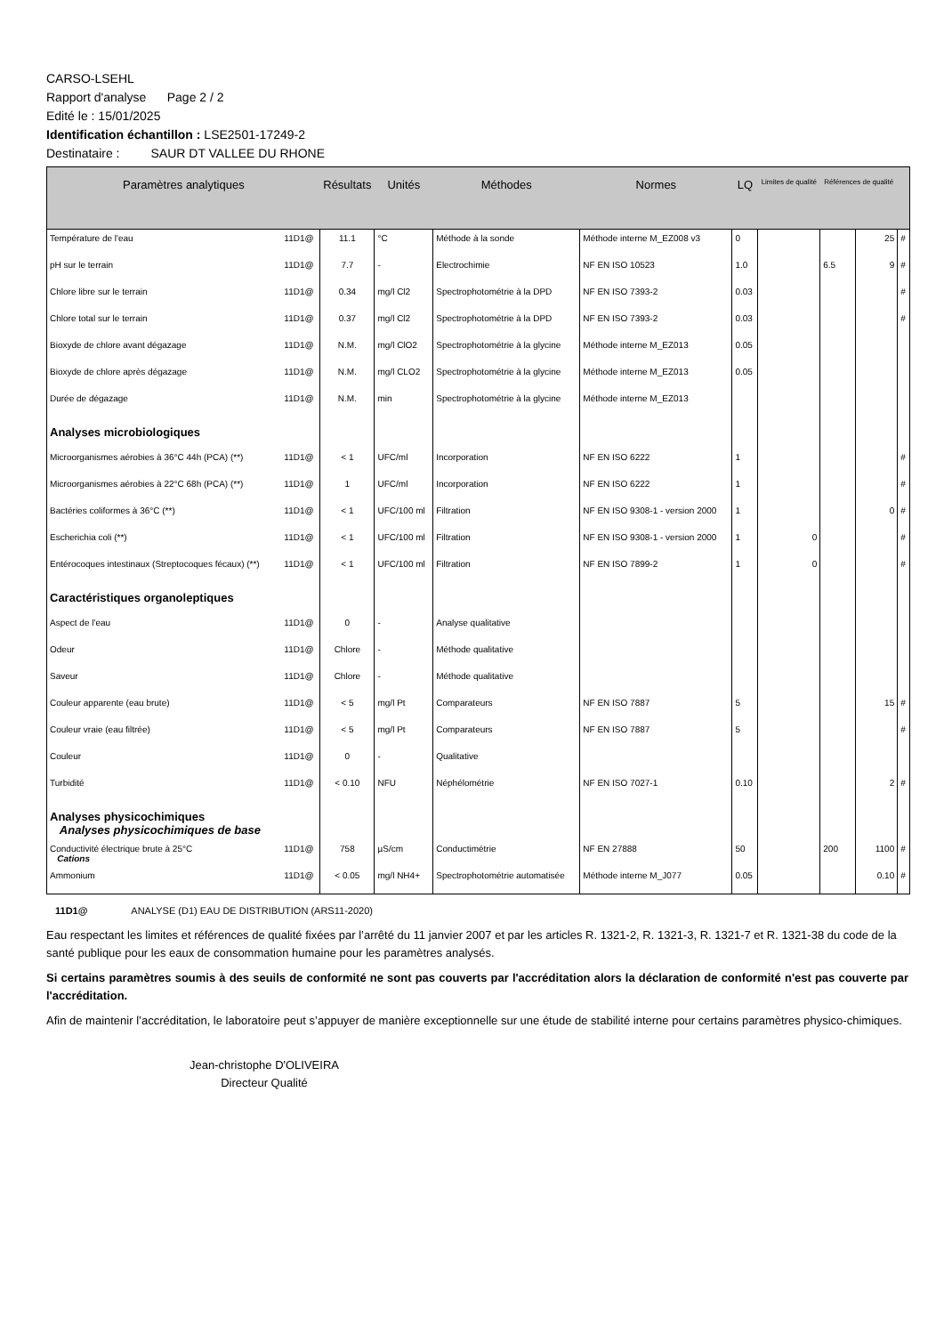CARSO-LSEHL
Rapport d'analyse Page 2 / 2
Edité le : 15/01/2025
Identification échantillon : LSE2501-17249-2
Destinataire : SAUR DT VALLEE DU RHONE
| Paramètres analytiques | | Résultats | Unités | Méthodes | Normes | LQ | Limites de qualité | Références de qualité | | |
| --- | --- | --- | --- | --- | --- | --- | --- | --- | --- | --- |
| Température de l'eau | 11D1@ | 11.1 | °C | Méthode à la sonde | Méthode interne M_EZ008 v3 | 0 | | | 25 | # |
| pH sur le terrain | 11D1@ | 7.7 | - | Electrochimie | NF EN ISO 10523 | 1.0 | | 6.5 | 9 | # |
| Chlore libre sur le terrain | 11D1@ | 0.34 | mg/l Cl2 | Spectrophotométrie à la DPD | NF EN ISO 7393-2 | 0.03 | | | | # |
| Chlore total sur le terrain | 11D1@ | 0.37 | mg/l Cl2 | Spectrophotométrie à la DPD | NF EN ISO 7393-2 | 0.03 | | | | # |
| Bioxyde de chlore avant dégazage | 11D1@ | N.M. | mg/l ClO2 | Spectrophotométrie à la glycine | Méthode interne M_EZ013 | 0.05 | | | | |
| Bioxyde de chlore après dégazage | 11D1@ | N.M. | mg/l CLO2 | Spectrophotométrie à la glycine | Méthode interne M_EZ013 | 0.05 | | | | |
| Durée de dégazage | 11D1@ | N.M. | min | Spectrophotométrie à la glycine | Méthode interne M_EZ013 | | | | | |
| Analyses microbiologiques | | | | | | | | | | |
| Microorganismes aérobies à 36°C 44h (PCA) (**) | 11D1@ | < 1 | UFC/ml | Incorporation | NF EN ISO 6222 | 1 | | | | # |
| Microorganismes aérobies à 22°C 68h (PCA) (**) | 11D1@ | 1 | UFC/ml | Incorporation | NF EN ISO 6222 | 1 | | | | # |
| Bactéries coliformes à 36°C (**) | 11D1@ | < 1 | UFC/100 ml | Filtration | NF EN ISO 9308-1 - version 2000 | 1 | | | 0 | # |
| Escherichia coli (**) | 11D1@ | < 1 | UFC/100 ml | Filtration | NF EN ISO 9308-1 - version 2000 | 1 | 0 | | | # |
| Entérocoques intestinaux (Streptocoques fécaux) (**) | 11D1@ | < 1 | UFC/100 ml | Filtration | NF EN ISO 7899-2 | 1 | 0 | | | # |
| Caractéristiques organoleptiques | | | | | | | | | | |
| Aspect de l'eau | 11D1@ | 0 | - | Analyse qualitative | | | | | | |
| Odeur | 11D1@ | Chlore | - | Méthode qualitative | | | | | | |
| Saveur | 11D1@ | Chlore | - | Méthode qualitative | | | | | | |
| Couleur apparente (eau brute) | 11D1@ | < 5 | mg/l Pt | Comparateurs | NF EN ISO 7887 | 5 | | | 15 | # |
| Couleur vraie (eau filtrée) | 11D1@ | < 5 | mg/l Pt | Comparateurs | NF EN ISO 7887 | 5 | | | | # |
| Couleur | 11D1@ | 0 | - | Qualitative | | | | | | |
| Turbidité | 11D1@ | < 0.10 | NFU | Néphélométrie | NF EN ISO 7027-1 | 0.10 | | | 2 | # |
| Analyses physicochimiques Analyses physicochimiques de base | | | | | | | | | | |
| Conductivité électrique brute à 25°C Cations | 11D1@ | 758 | µS/cm | Conductimétrie | NF EN 27888 | 50 | | 200 | 1100 | # |
| Ammonium | 11D1@ | < 0.05 | mg/l NH4+ | Spectrophotométrie automatisée | Méthode interne M_J077 | 0.05 | | | 0.10 | # |
11D1@ ANALYSE (D1) EAU DE DISTRIBUTION (ARS11-2020)
Eau respectant les limites et références de qualité fixées par l’arrêté du 11 janvier 2007 et par les articles R. 1321-2, R. 1321-3, R. 1321-7 et R. 1321-38 du code de la santé publique pour les eaux de consommation humaine pour les paramètres analysés.
Si certains paramètres soumis à des seuils de conformité ne sont pas couverts par l'accréditation alors la déclaration de conformité n'est pas couverte par l'accréditation.
Afin de maintenir l’accréditation, le laboratoire peut s’appuyer de manière exceptionnelle sur une étude de stabilité interne pour certains paramètres physico-chimiques.
Jean-christophe D'OLIVEIRA
Directeur Qualité